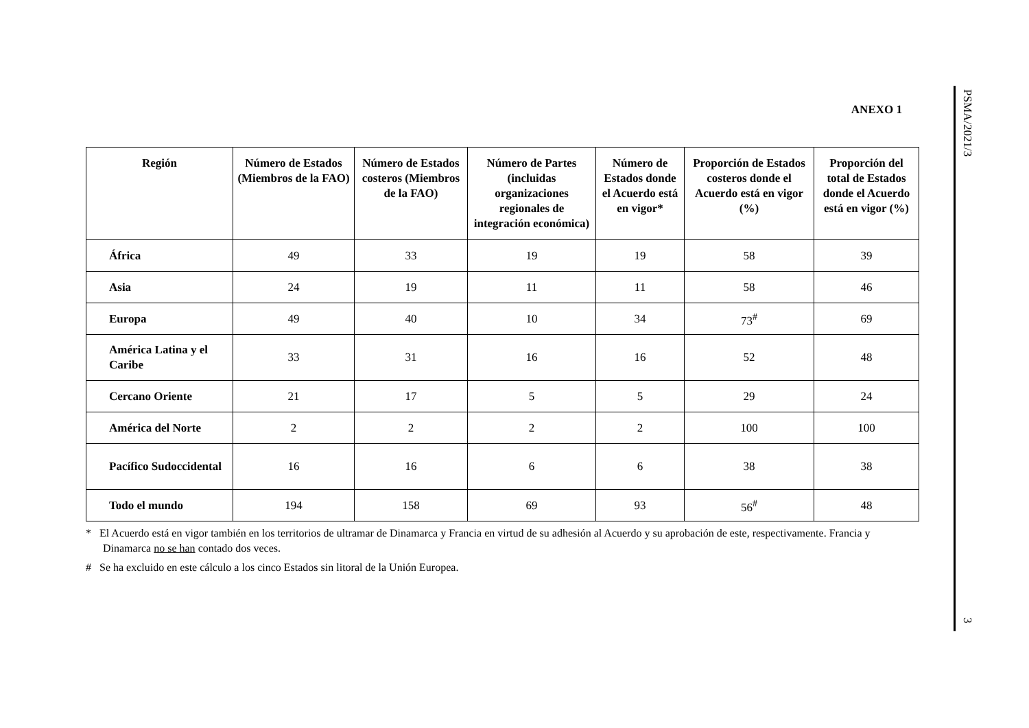PSMA/2021/3
3
ANEXO 1
| Región | Número de Estados (Miembros de la FAO) | Número de Estados costeros (Miembros de la FAO) | Número de Partes (incluidas organizaciones regionales de integración económica) | Número de Estados donde el Acuerdo está en vigor* | Proporción de Estados costeros donde el Acuerdo está en vigor (%) | Proporción del total de Estados donde el Acuerdo está en vigor (%) |
| --- | --- | --- | --- | --- | --- | --- |
| África | 49 | 33 | 19 | 19 | 58 | 39 |
| Asia | 24 | 19 | 11 | 11 | 58 | 46 |
| Europa | 49 | 40 | 10 | 34 | 73<sup>#</sup> | 69 |
| América Latina y el Caribe | 33 | 31 | 16 | 16 | 52 | 48 |
| Cercano Oriente | 21 | 17 | 5 | 5 | 29 | 24 |
| América del Norte | 2 | 2 | 2 | 2 | 100 | 100 |
| Pacífico Sudoccidental | 16 | 16 | 6 | 6 | 38 | 38 |
| Todo el mundo | 194 | 158 | 69 | 93 | 56<sup>#</sup> | 48 |
* El Acuerdo está en vigor también en los territorios de ultramar de Dinamarca y Francia en virtud de su adhesión al Acuerdo y su aprobación de este, respectivamente. Francia y Dinamarca no se han contado dos veces.
# Se ha excluido en este cálculo a los cinco Estados sin litoral de la Unión Europea.